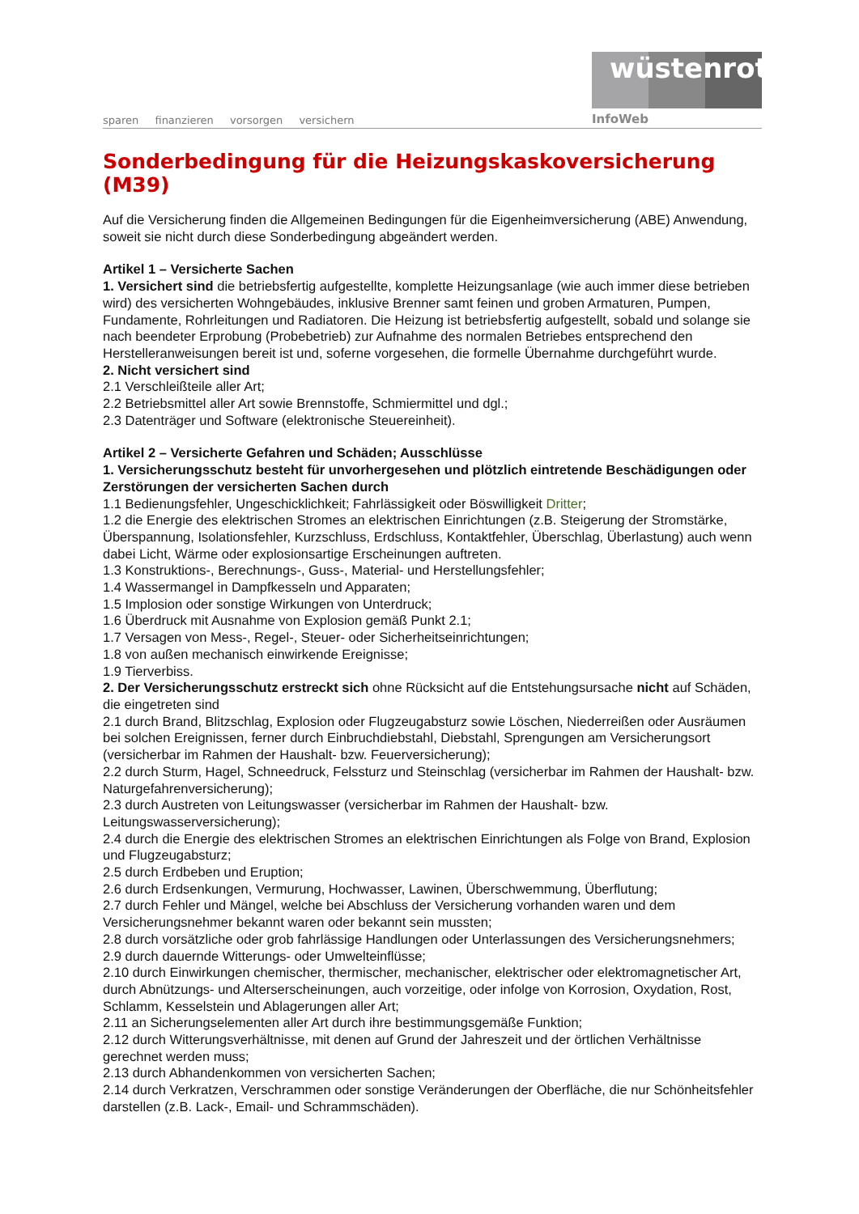sparen finanzieren vorsorgen versichern
wüstenrot
InfoWeb
Sonderbedingung für die Heizungskaskoversicherung (M39)
Auf die Versicherung finden die Allgemeinen Bedingungen für die Eigenheimversicherung (ABE) Anwendung, soweit sie nicht durch diese Sonderbedingung abgeändert werden.
Artikel 1 – Versicherte Sachen
1. Versichert sind die betriebsfertig aufgestellte, komplette Heizungsanlage (wie auch immer diese betrieben wird) des versicherten Wohngebäudes, inklusive Brenner samt feinen und groben Armaturen, Pumpen, Fundamente, Rohrleitungen und Radiatoren. Die Heizung ist betriebsfertig aufgestellt, sobald und solange sie nach beendeter Erprobung (Probebetrieb) zur Aufnahme des normalen Betriebes entsprechend den Herstelleranweisungen bereit ist und, soferne vorgesehen, die formelle Übernahme durchgeführt wurde.
2. Nicht versichert sind
2.1 Verschleißteile aller Art;
2.2 Betriebsmittel aller Art sowie Brennstoffe, Schmiermittel und dgl.;
2.3 Datenträger und Software (elektronische Steuereinheit).
Artikel 2 – Versicherte Gefahren und Schäden; Ausschlüsse
1. Versicherungsschutz besteht für unvorhergesehen und plötzlich eintretende Beschädigungen oder Zerstörungen der versicherten Sachen durch
1.1 Bedienungsfehler, Ungeschicklichkeit; Fahrlässigkeit oder Böswilligkeit Dritter;
1.2 die Energie des elektrischen Stromes an elektrischen Einrichtungen (z.B. Steigerung der Stromstärke, Überspannung, Isolationsfehler, Kurzschluss, Erdschluss, Kontaktfehler, Überschlag, Überlastung) auch wenn dabei Licht, Wärme oder explosionsartige Erscheinungen auftreten.
1.3 Konstruktions-, Berechnungs-, Guss-, Material- und Herstellungsfehler;
1.4 Wassermangel in Dampfkesseln und Apparaten;
1.5 Implosion oder sonstige Wirkungen von Unterdruck;
1.6 Überdruck mit Ausnahme von Explosion gemäß Punkt 2.1;
1.7 Versagen von Mess-, Regel-, Steuer- oder Sicherheitseinrichtungen;
1.8 von außen mechanisch einwirkende Ereignisse;
1.9 Tierverbiss.
2. Der Versicherungsschutz erstreckt sich ohne Rücksicht auf die Entstehungsursache nicht auf Schäden, die eingetreten sind
2.1 durch Brand, Blitzschlag, Explosion oder Flugzeugabsturz sowie Löschen, Niederreißen oder Ausräumen bei solchen Ereignissen, ferner durch Einbruchdiebstahl, Diebstahl, Sprengungen am Versicherungsort (versicherbar im Rahmen der Haushalt- bzw. Feuerversicherung);
2.2 durch Sturm, Hagel, Schneedruck, Felssturz und Steinschlag (versicherbar im Rahmen der Haushalt- bzw. Naturgefahrenversicherung);
2.3 durch Austreten von Leitungswasser (versicherbar im Rahmen der Haushalt- bzw. Leitungswasserversicherung);
2.4 durch die Energie des elektrischen Stromes an elektrischen Einrichtungen als Folge von Brand, Explosion und Flugzeugabsturz;
2.5 durch Erdbeben und Eruption;
2.6 durch Erdsenkungen, Vermurung, Hochwasser, Lawinen, Überschwemmung, Überflutung;
2.7 durch Fehler und Mängel, welche bei Abschluss der Versicherung vorhanden waren und dem Versicherungsnehmer bekannt waren oder bekannt sein mussten;
2.8 durch vorsätzliche oder grob fahrlässige Handlungen oder Unterlassungen des Versicherungsnehmers;
2.9 durch dauernde Witterungs- oder Umwelteinflüsse;
2.10 durch Einwirkungen chemischer, thermischer, mechanischer, elektrischer oder elektromagnetischer Art, durch Abnützungs- und Alterserscheinungen, auch vorzeitige, oder infolge von Korrosion, Oxydation, Rost, Schlamm, Kesselstein und Ablagerungen aller Art;
2.11 an Sicherungselementen aller Art durch ihre bestimmungsgemäße Funktion;
2.12 durch Witterungsverhältnisse, mit denen auf Grund der Jahreszeit und der örtlichen Verhältnisse gerechnet werden muss;
2.13 durch Abhandenkommen von versicherten Sachen;
2.14 durch Verkratzen, Verschrammen oder sonstige Veränderungen der Oberfläche, die nur Schönheitsfehler darstellen (z.B. Lack-, Email- und Schrammschäden).